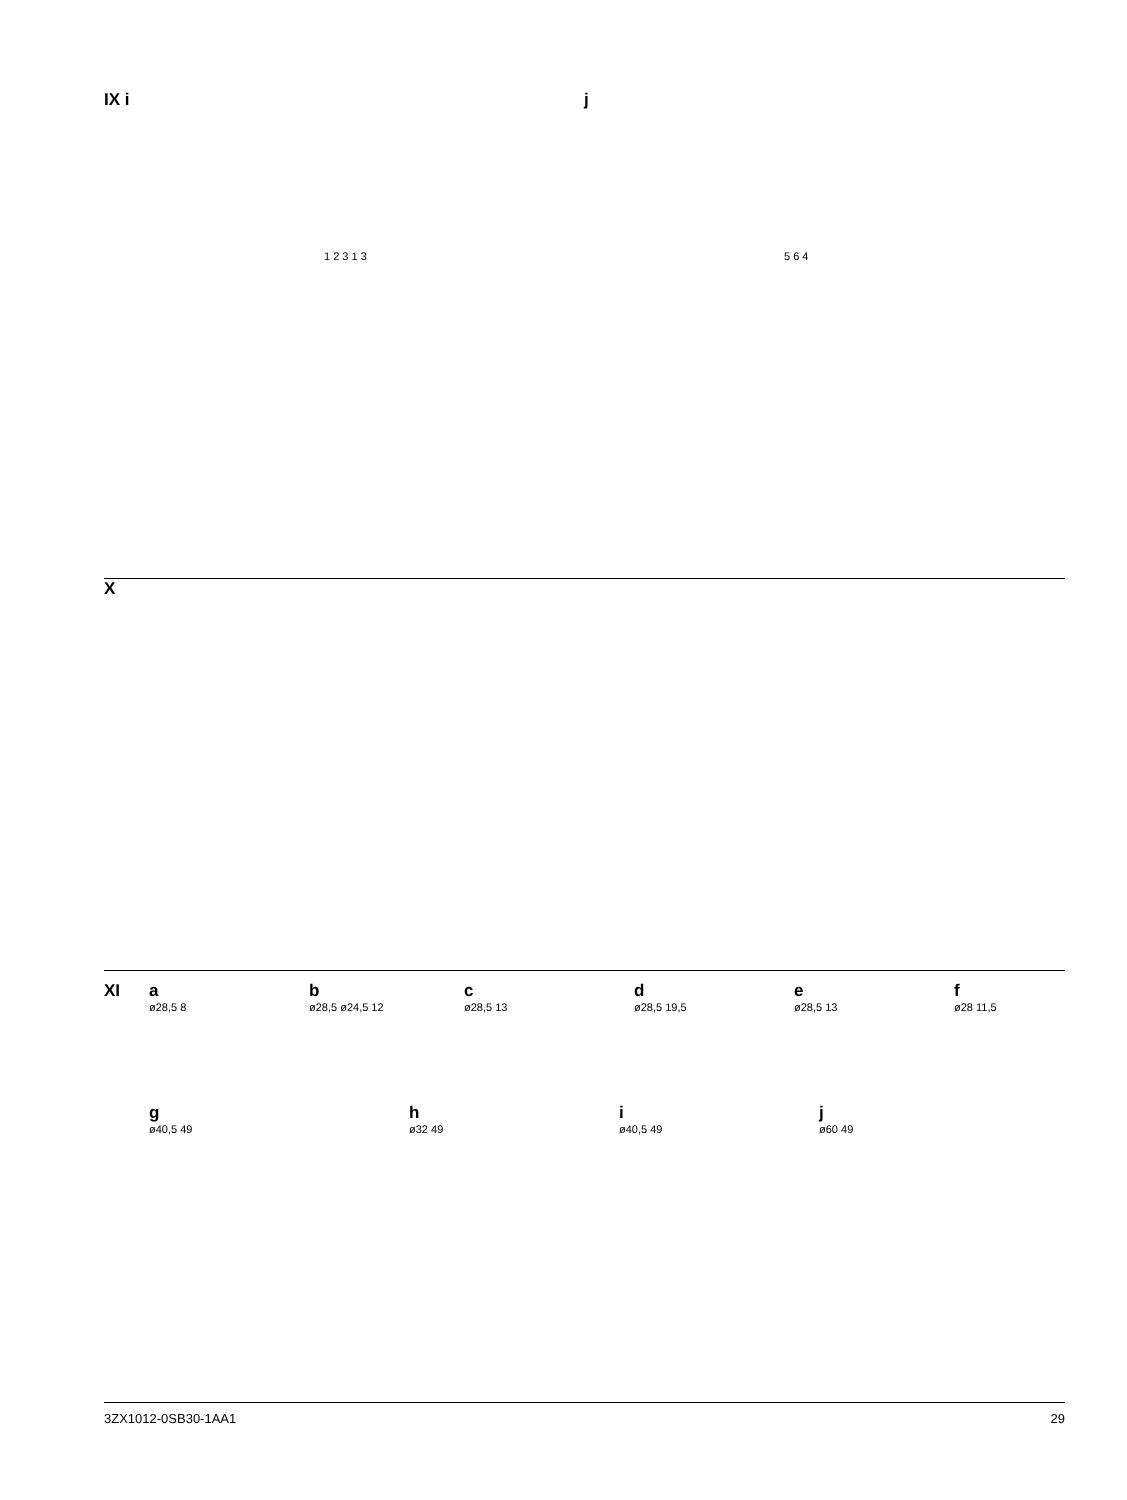IX i
1 2 3 1 3
j
5 6 4
X
XI a
ø28,5 8
b
ø28,5 ø24,5 12
c
ø28,5 13
d
ø28,5 19,5
e
ø28,5 13
f
ø28 11,5
g
ø40,5 49
h
ø32 49
i
ø40,5 49
j
ø60 49
3ZX1012-0SB30-1AA1 29